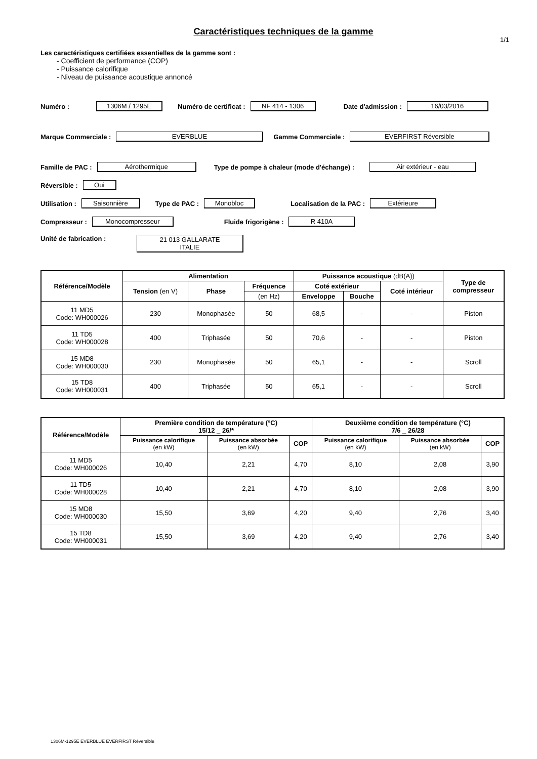Caractéristiques techniques de la gamme
1/1
Les caractéristiques certifiées essentielles de la gamme sont :
- Coefficient de performance (COP)
- Puissance calorifique
- Niveau de puissance acoustique annoncé
Numéro : 1306M / 1295E Numéro de certificat : NF 414 - 1306 Date d'admission : 16/03/2016
Marque Commerciale : EVERBLUE Gamme Commerciale : EVERFIRST Réversible
Famille de PAC : Aérothermique Type de pompe à chaleur (mode d'échange) : Air extérieur - eau
Réversible : Oui
Utilisation : Saisonnière Type de PAC : Monobloc Localisation de la PAC : Extérieure
Compresseur : Monocompresseur Fluide frigorigène : R 410A
Unité de fabrication : 21 013 GALLARATE
ITALIE
| Référence/Modèle | Alimentation | | | Puissance acoustique (dB(A)) | | | Type de compresseur |
| --- | --- | --- | --- | --- | --- | --- | --- |
| | Tension (en V) | Phase | Fréquence | Coté extérieur | | Coté intérieur | |
| | | | (en Hz) | Enveloppe | Bouche | | |
| 11 MD5 Code: WH000026 | 230 | Monophasée | 50 | 68,5 | - | - | Piston |
| 11 TD5 Code: WH000028 | 400 | Triphasée | 50 | 70,6 | - | - | Piston |
| 15 MD8 Code: WH000030 | 230 | Monophasée | 50 | 65,1 | - | - | Scroll |
| 15 TD8 Code: WH000031 | 400 | Triphasée | 50 | 65,1 | - | - | Scroll |
| Référence/Modèle | Première condition de température (°C) 15/12 _ 26/* | | | Deuxième condition de température (°C) 7/6 _ 26/28 | | |
| --- | --- | --- | --- | --- | --- | --- |
| | Puissance calorifique (en kW) | Puissance absorbée (en kW) | COP | Puissance calorifique (en kW) | Puissance absorbée (en kW) | COP |
| 11 MD5 Code: WH000026 | 10,40 | 2,21 | 4,70 | 8,10 | 2,08 | 3,90 |
| 11 TD5 Code: WH000028 | 10,40 | 2,21 | 4,70 | 8,10 | 2,08 | 3,90 |
| 15 MD8 Code: WH000030 | 15,50 | 3,69 | 4,20 | 9,40 | 2,76 | 3,40 |
| 15 TD8 Code: WH000031 | 15,50 | 3,69 | 4,20 | 9,40 | 2,76 | 3,40 |
1306M-1295E EVERBLUE EVERFIRST Réversible